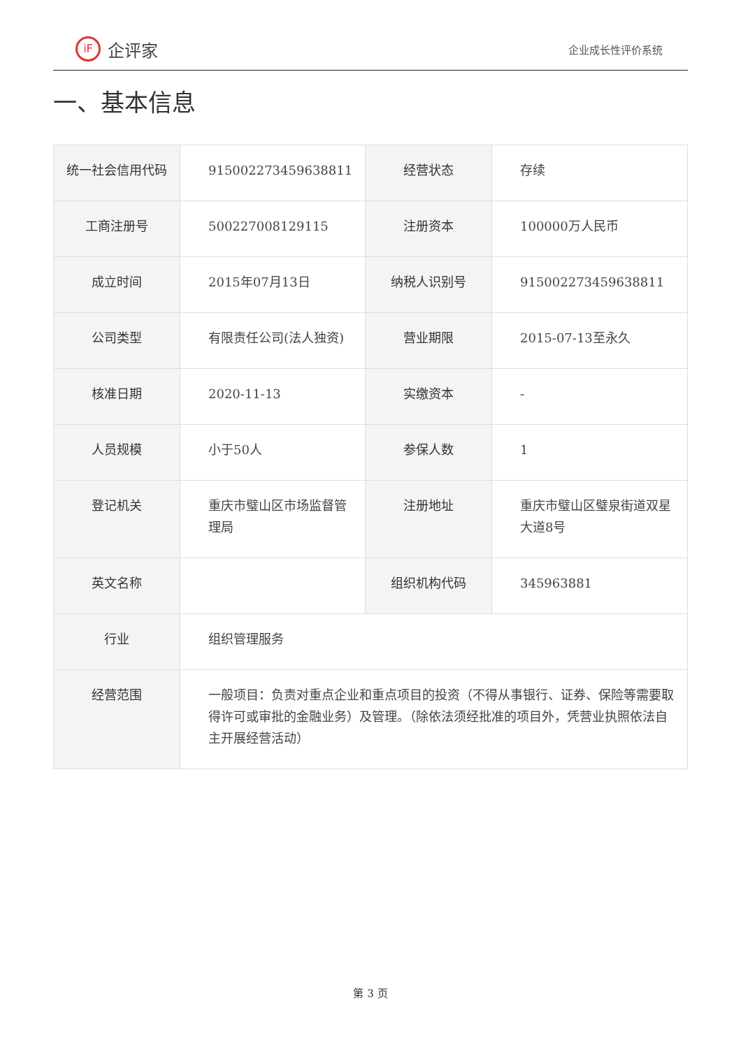iF 企评家
企业成长性评价系统
一、基本信息
| 统一社会信用代码 | 91500227345963881​1 | 经营状态 | 存续 |
| 工商注册号 | 500227008129115 | 注册资本 | 100000万人民币 |
| 成立时间 | 2015年07月13日 | 纳税人识别号 | 915002273459638811 |
| 公司类型 | 有限责任公司(法人独资) | 营业期限 | 2015-07-13至永久 |
| 核准日期 | 2020-11-13 | 实缴资本 | - |
| 人员规模 | 小于50人 | 参保人数 | 1 |
| 登记机关 | 重庆市璧山区市场监督管理局 | 注册地址 | 重庆市璧山区璧泉街道双星大道8号 |
| 英文名称 | | 组织机构代码 | 345963881 |
| 行业 | 组织管理服务 | | |
| 经营范围 | 一般项目：负责对重点企业和重点项目的投资（不得从事银行、证券、保险等需要取得许可或审批的金融业务）及管理。（除依法须经批准的项目外，凭营业执照依法自主开展经营活动） | | |
第 3 页